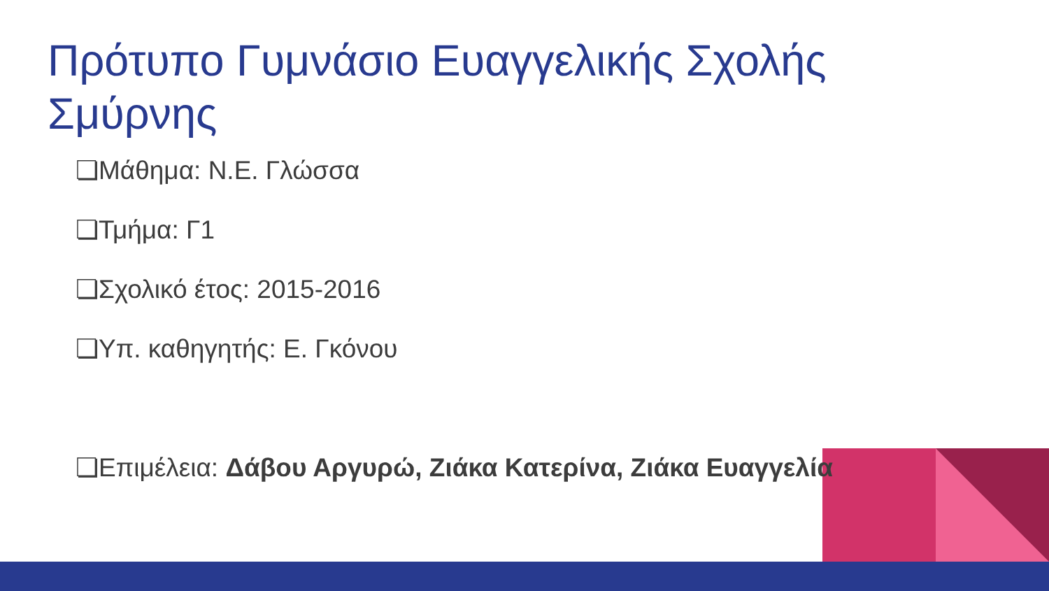Πρότυπο Γυμνάσιο Ευαγγελικής Σχολής Σμύρνης
❏Μάθημα: Ν.Ε. Γλώσσα
❏Τμήμα: Γ1
❏Σχολικό έτος: 2015-2016
❏Υπ. καθηγητής: Ε. Γκόνου
❏Επιμέλεια: Δάβου Αργυρώ, Ζιάκα Κατερίνα, Ζιάκα Ευαγγελία